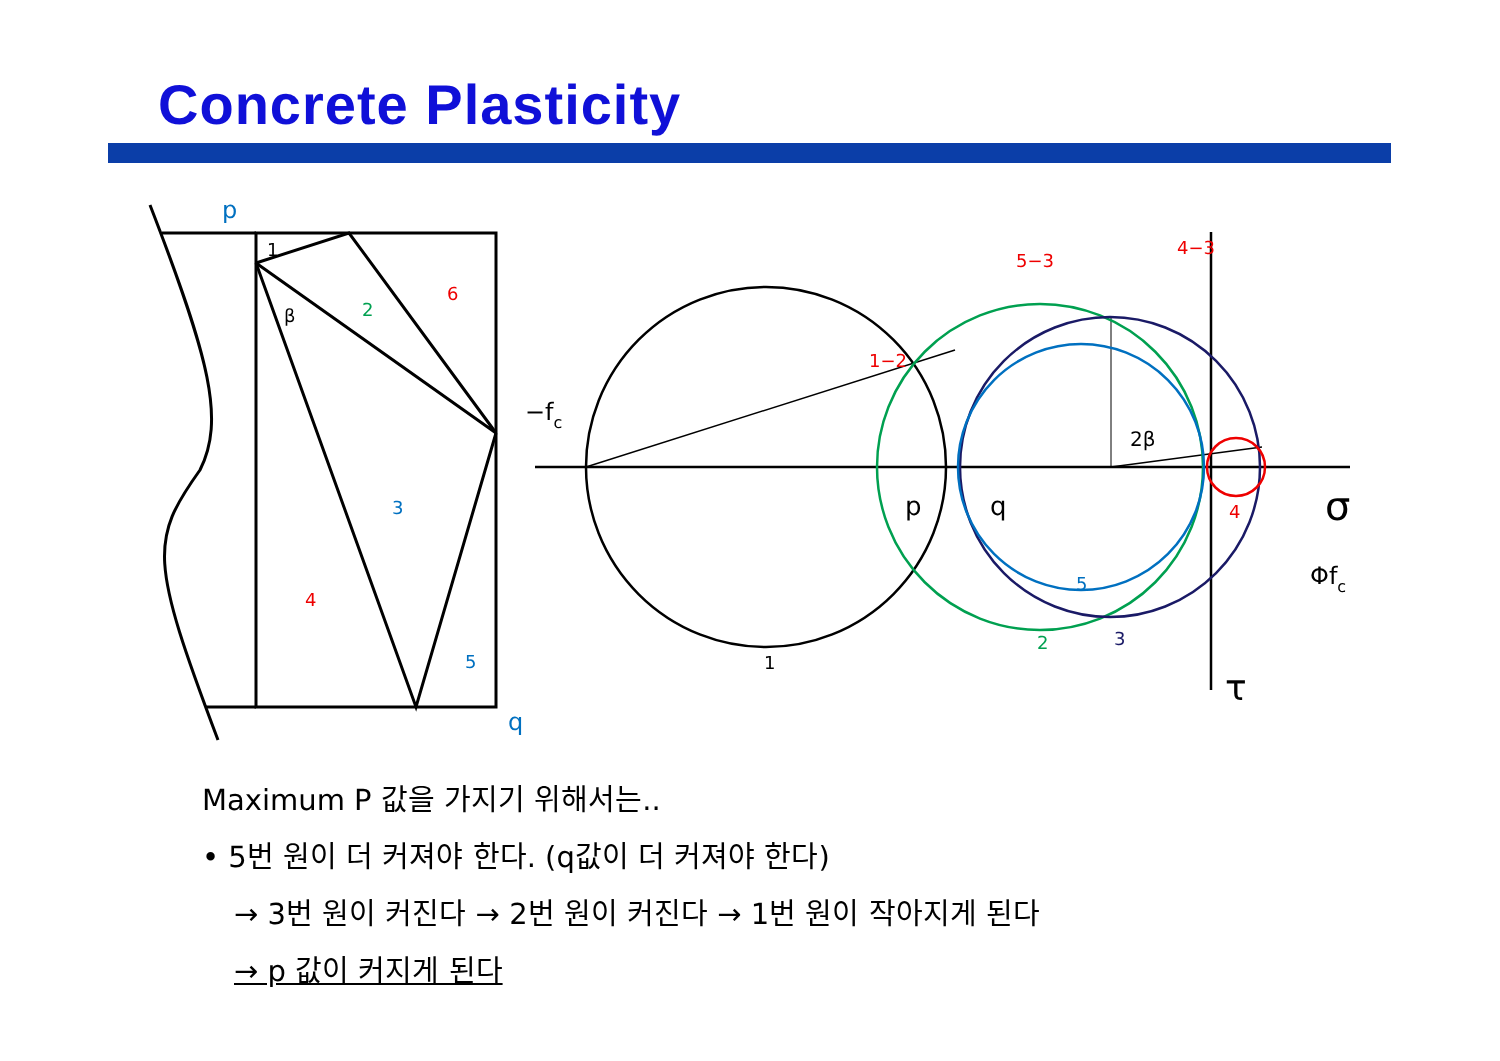Concrete Plasticity
p
q
3
5
5
6
4
5−3
4−3
1−2
4
2
2
3
1
β
1
−fc
2β
p
q
σ
τ
Φfc
Maximum P 값을 가지기 위해서는..
• 5번 원이 더 커져야 한다. (q값이 더 커져야 한다)
→ 3번 원이 커진다 → 2번 원이 커진다 → 1번 원이 작아지게 된다
→ p 값이 커지게 된다